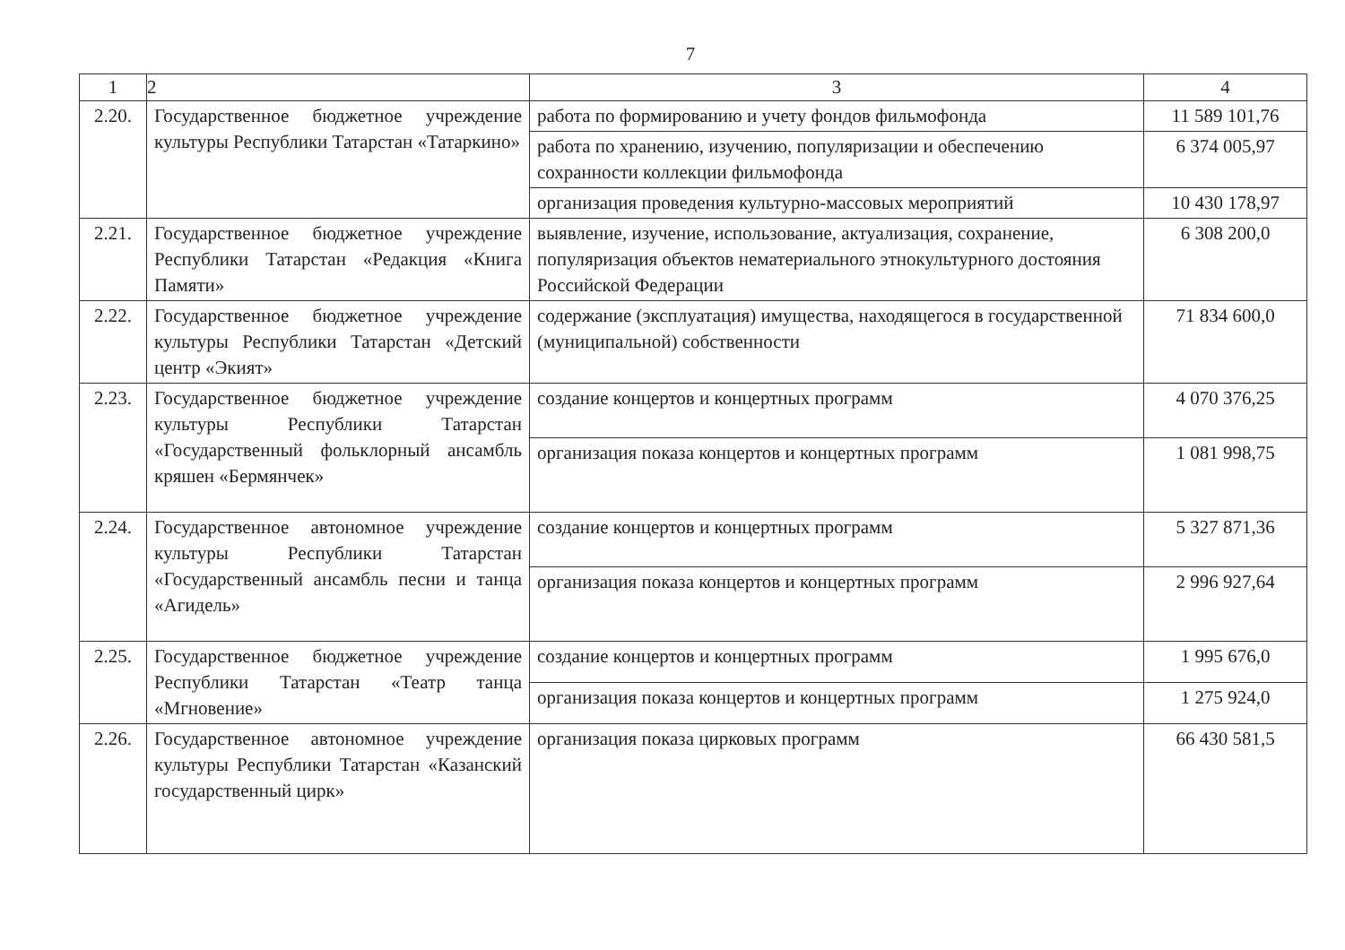7
| 1 | 2 | 3 | 4 |
| --- | --- | --- | --- |
| 2.20. | Государственное бюджетное учреждение культуры Республики Татарстан «Татаркино» | работа по формированию и учету фондов фильмофонда | 11 589 101,76 |
| | | работа по хранению, изучению, популяризации и обеспечению сохранности коллекции фильмофонда | 6 374 005,97 |
| | | организация проведения культурно-массовых мероприятий | 10 430 178,97 |
| 2.21. | Государственное бюджетное учреждение Республики Татарстан «Редакция «Книга Памяти» | выявление, изучение, использование, актуализация, сохранение, популяризация объектов нематериального этнокультурного достояния Российской Федерации | 6 308 200,0 |
| 2.22. | Государственное бюджетное учреждение культуры Республики Татарстан «Детский центр «Экият» | содержание (эксплуатация) имущества, находящегося в государственной (муниципальной) собственности | 71 834 600,0 |
| 2.23. | Государственное бюджетное учреждение культуры Республики Татарстан «Государственный фольклорный ансамбль кряшен «Бермянчек» | создание концертов и концертных программ | 4 070 376,25 |
| | | организация показа концертов и концертных программ | 1 081 998,75 |
| 2.24. | Государственное автономное учреждение культуры Республики Татарстан «Государственный ансамбль песни и танца «Агидель» | создание концертов и концертных программ | 5 327 871,36 |
| | | организация показа концертов и концертных программ | 2 996 927,64 |
| 2.25. | Государственное бюджетное учреждение Республики Татарстан «Театр танца «Мгновение» | создание концертов и концертных программ | 1 995 676,0 |
| | | организация показа концертов и концертных программ | 1 275 924,0 |
| 2.26. | Государственное автономное учреждение культуры Республики Татарстан «Казанский государственный цирк» | организация показа цирковых программ | 66 430 581,5 |